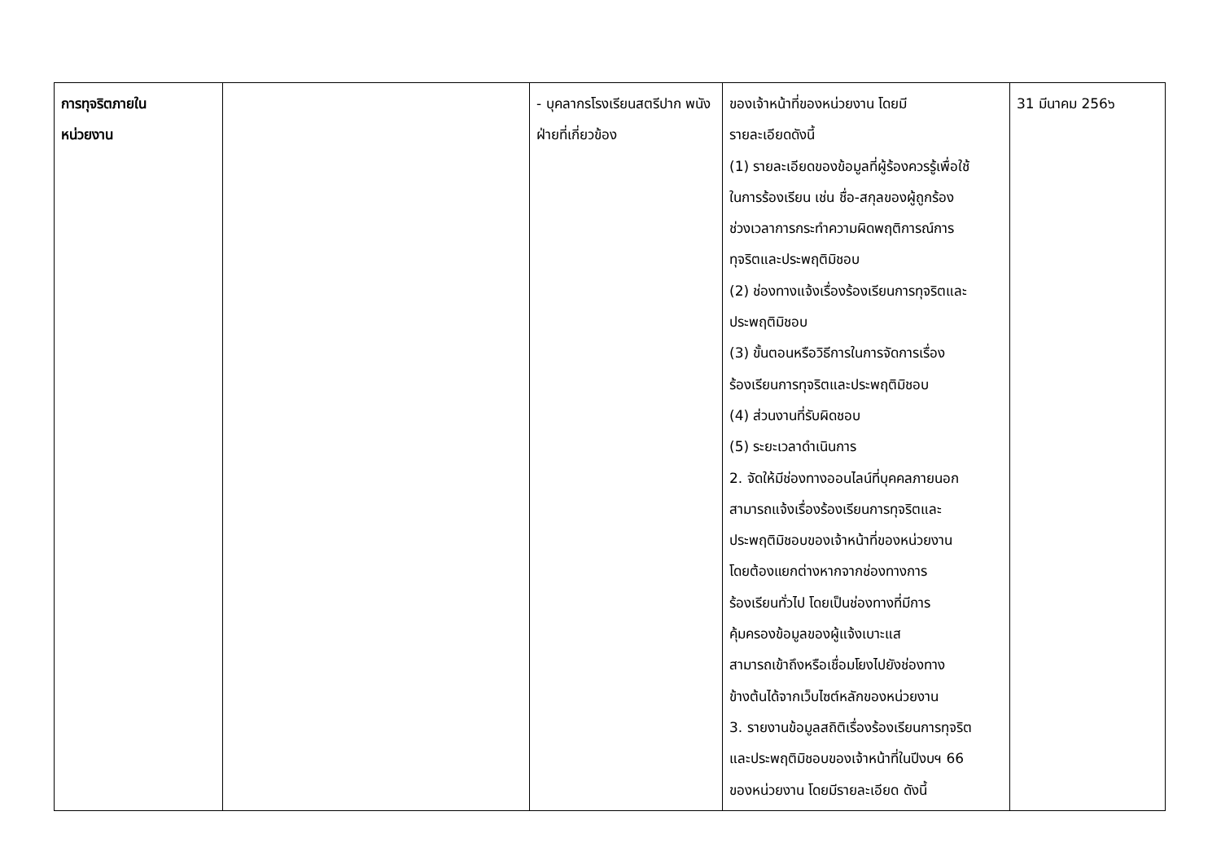| การทุจริตภายใน หน่วยงาน | | - บุคลากรโรงเรียนสตรีปาก พนังฝ่ายที่เกี่ยวข้อง | ของเจ้าหน้าที่ของหน่วยงาน โดยมี รายละเอียดดังนี้ (1) รายละเอียดของข้อมูลที่ผู้ร้องควรรู้เพื่อใช้ ในการร้องเรียน เช่น ชื่อ-สกุลของผู้ถูกร้อง ช่วงเวลาการกระทำความผิดพฤติการณ์การ ทุจริตและประพฤติมิชอบ (2) ช่องทางแจ้งเรื่องร้องเรียนการทุจริตและ ประพฤติมิชอบ (3) ขั้นตอนหรือวิธีการในการจัดการเรื่อง ร้องเรียนการทุจริตและประพฤติมิชอบ (4) ส่วนงานที่รับผิดชอบ (5) ระยะเวลาดำเนินการ 2. จัดให้มีช่องทางออนไลน์ที่บุคคลภายนอก สามารถแจ้งเรื่องร้องเรียนการทุจริตและ ประพฤติมิชอบของเจ้าหน้าที่ของหน่วยงาน โดยต้องแยกต่างหากจากช่องทางการ ร้องเรียนทั่วไป โดยเป็นช่องทางที่มีการ คุ้มครองข้อมูลของผู้แจ้งเบาะแส สามารถเข้าถึงหรือเชื่อมโยงไปยังช่องทาง ข้างต้นได้จากเว็บไซต์หลักของหน่วยงาน 3. รายงานข้อมูลสถิติเรื่องร้องเรียนการทุจริต และประพฤติมิชอบของเจ้าหน้าที่ในปีงบฯ 66 ของหน่วยงาน โดยมีรายละเอียด ดังนี้ | 31 มีนาคม 256๖ |